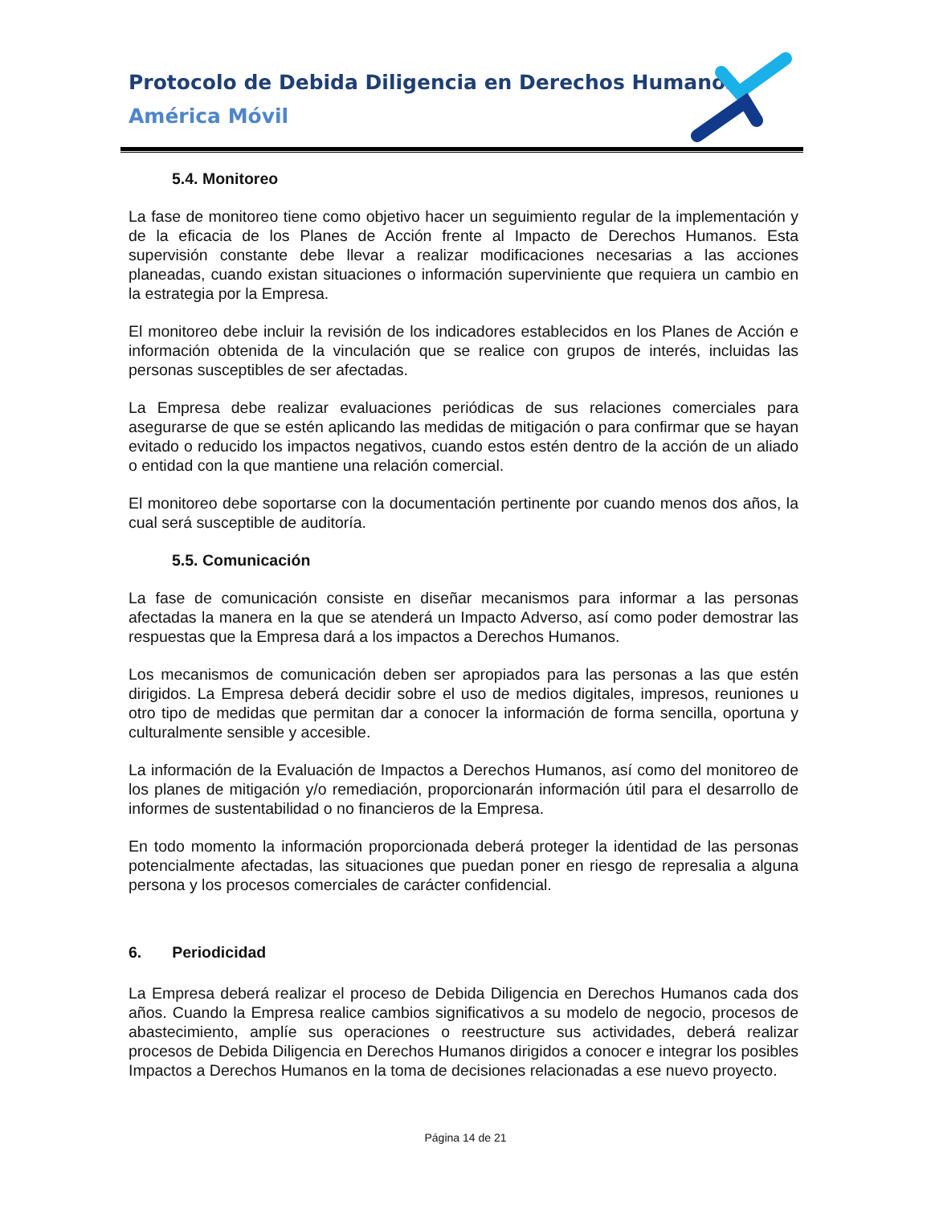Protocolo de Debida Diligencia en Derechos Humanos
América Móvil
5.4. Monitoreo
La fase de monitoreo tiene como objetivo hacer un seguimiento regular de la implementación y de la eficacia de los Planes de Acción frente al Impacto de Derechos Humanos. Esta supervisión constante debe llevar a realizar modificaciones necesarias a las acciones planeadas, cuando existan situaciones o información superviniente que requiera un cambio en la estrategia por la Empresa.
El monitoreo debe incluir la revisión de los indicadores establecidos en los Planes de Acción e información obtenida de la vinculación que se realice con grupos de interés, incluidas las personas susceptibles de ser afectadas.
La Empresa debe realizar evaluaciones periódicas de sus relaciones comerciales para asegurarse de que se estén aplicando las medidas de mitigación o para confirmar que se hayan evitado o reducido los impactos negativos, cuando estos estén dentro de la acción de un aliado o entidad con la que mantiene una relación comercial.
El monitoreo debe soportarse con la documentación pertinente por cuando menos dos años, la cual será susceptible de auditoría.
5.5. Comunicación
La fase de comunicación consiste en diseñar mecanismos para informar a las personas afectadas la manera en la que se atenderá un Impacto Adverso, así como poder demostrar las respuestas que la Empresa dará a los impactos a Derechos Humanos.
Los mecanismos de comunicación deben ser apropiados para las personas a las que estén dirigidos. La Empresa deberá decidir sobre el uso de medios digitales, impresos, reuniones u otro tipo de medidas que permitan dar a conocer la información de forma sencilla, oportuna y culturalmente sensible y accesible.
La información de la Evaluación de Impactos a Derechos Humanos, así como del monitoreo de los planes de mitigación y/o remediación, proporcionarán información útil para el desarrollo de informes de sustentabilidad o no financieros de la Empresa.
En todo momento la información proporcionada deberá proteger la identidad de las personas potencialmente afectadas, las situaciones que puedan poner en riesgo de represalia a alguna persona y los procesos comerciales de carácter confidencial.
6. Periodicidad
La Empresa deberá realizar el proceso de Debida Diligencia en Derechos Humanos cada dos años. Cuando la Empresa realice cambios significativos a su modelo de negocio, procesos de abastecimiento, amplíe sus operaciones o reestructure sus actividades, deberá realizar procesos de Debida Diligencia en Derechos Humanos dirigidos a conocer e integrar los posibles Impactos a Derechos Humanos en la toma de decisiones relacionadas a ese nuevo proyecto.
Página 14 de 21